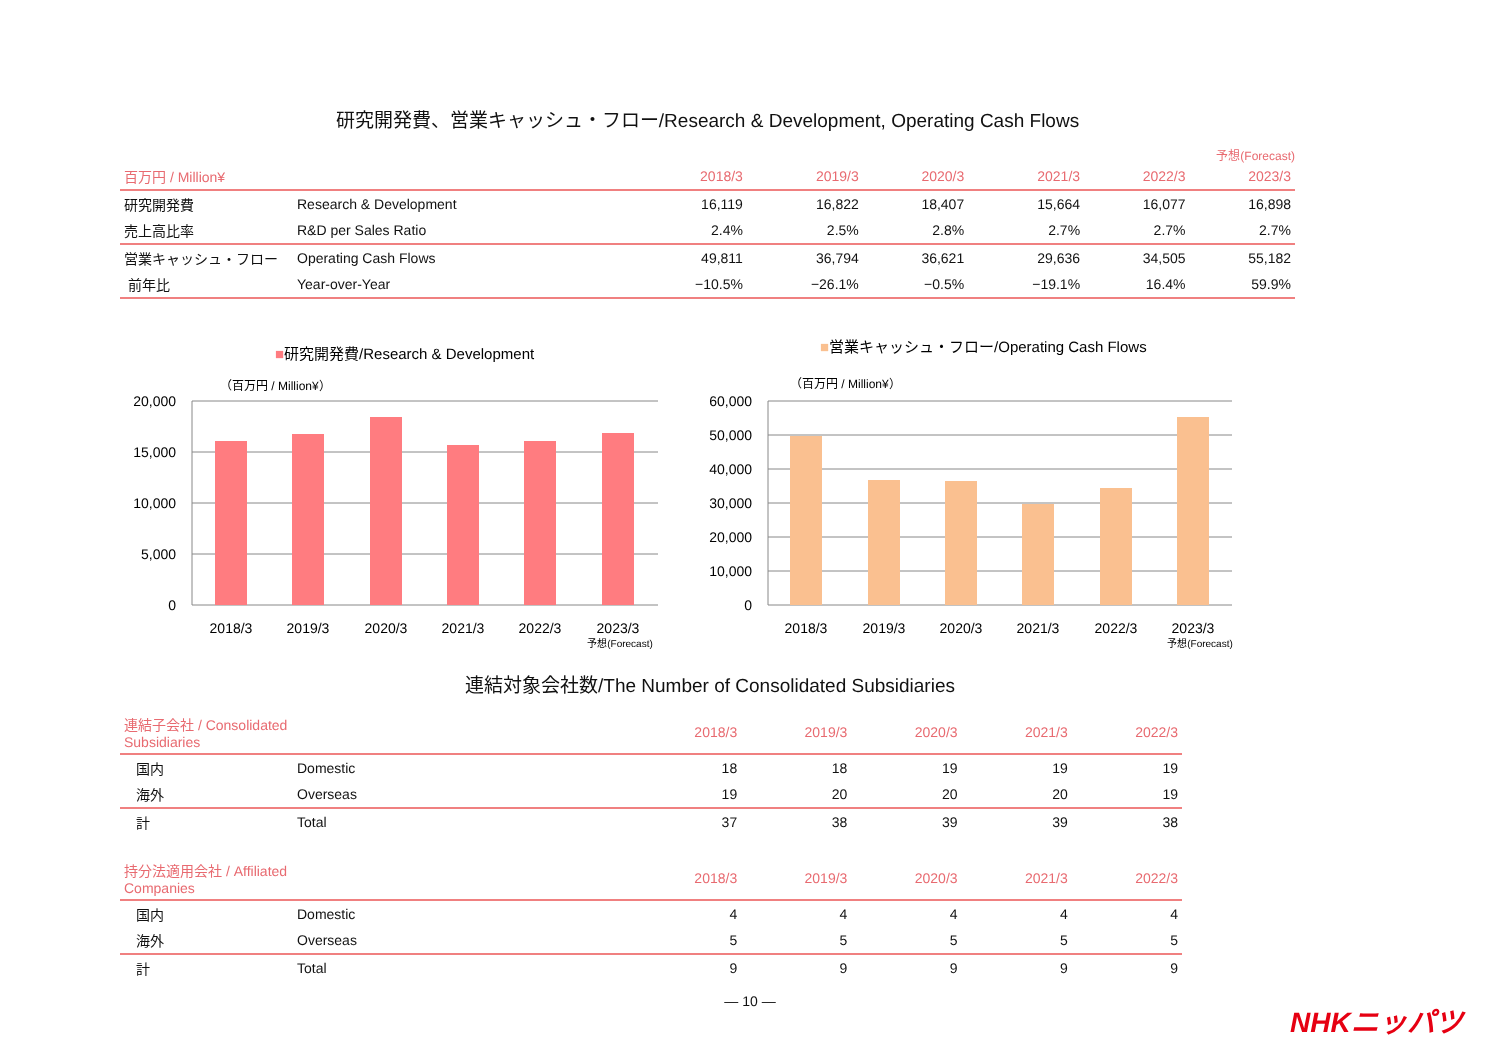研究開発費、営業キャッシュ・フロー/Research & Development, Operating Cash Flows
予想(Forecast)
| 百万円 / Million¥ | | 2018/3 | 2019/3 | 2020/3 | 2021/3 | 2022/3 | 2023/3 |
| --- | --- | --- | --- | --- | --- | --- | --- |
| 研究開発費 | Research & Development | 16,119 | 16,822 | 18,407 | 15,664 | 16,077 | 16,898 |
| 売上高比率 | R&D per Sales Ratio | 2.4% | 2.5% | 2.8% | 2.7% | 2.7% | 2.7% |
| 営業キャッシュ・フロー | Operating Cash Flows | 49,811 | 36,794 | 36,621 | 29,636 | 34,505 | 55,182 |
| 前年比 | Year-over-Year | −10.5% | −26.1% | −0.5% | −19.1% | 16.4% | 59.9% |
■研究開発費/Research & Development
（百万円 / Million¥）
20,000
15,000
10,000
5,000
0
2018/3
2019/3
2020/3
2021/3
2022/3
2023/3
予想(Forecast)
■営業キャッシュ・フロー/Operating Cash Flows
（百万円 / Million¥）
60,000
50,000
40,000
30,000
20,000
10,000
0
2018/3
2019/3
2020/3
2021/3
2022/3
2023/3
予想(Forecast)
連結対象会社数/The Number of Consolidated Subsidiaries
| 連結子会社 / Consolidated Subsidiaries | | 2018/3 | 2019/3 | 2020/3 | 2021/3 | 2022/3 |
| --- | --- | --- | --- | --- | --- | --- |
| 国内 | Domestic | 18 | 18 | 19 | 19 | 19 |
| 海外 | Overseas | 19 | 20 | 20 | 20 | 19 |
| 計 | Total | 37 | 38 | 39 | 39 | 38 |
| 持分法適用会社 / Affiliated Companies | | 2018/3 | 2019/3 | 2020/3 | 2021/3 | 2022/3 |
| --- | --- | --- | --- | --- | --- | --- |
| 国内 | Domestic | 4 | 4 | 4 | 4 | 4 |
| 海外 | Overseas | 5 | 5 | 5 | 5 | 5 |
| 計 | Total | 9 | 9 | 9 | 9 | 9 |
― 10 ― NHKニッパツ